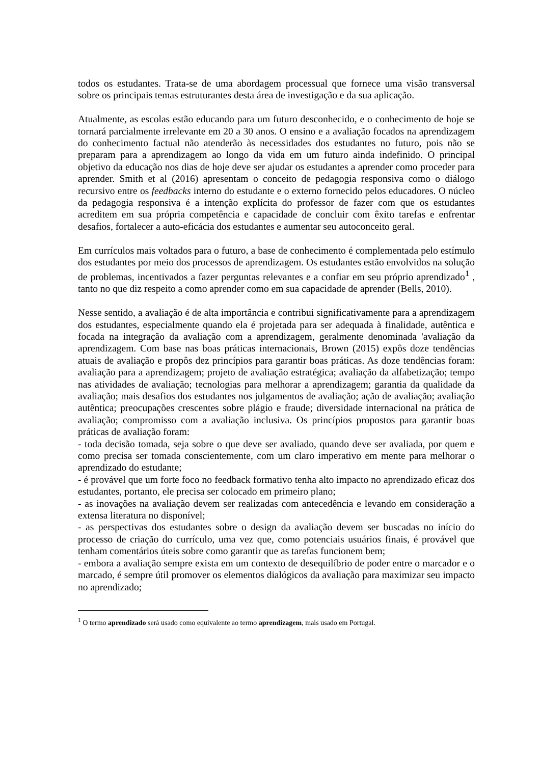todos os estudantes. Trata-se de uma abordagem processual que fornece uma visão transversal sobre os principais temas estruturantes desta área de investigação e da sua aplicação.
Atualmente, as escolas estão educando para um futuro desconhecido, e o conhecimento de hoje se tornará parcialmente irrelevante em 20 a 30 anos. O ensino e a avaliação focados na aprendizagem do conhecimento factual não atenderão às necessidades dos estudantes no futuro, pois não se preparam para a aprendizagem ao longo da vida em um futuro ainda indefinido. O principal objetivo da educação nos dias de hoje deve ser ajudar os estudantes a aprender como proceder para aprender. Smith et al (2016) apresentam o conceito de pedagogia responsiva como o diálogo recursivo entre os feedbacks interno do estudante e o externo fornecido pelos educadores. O núcleo da pedagogia responsiva é a intenção explícita do professor de fazer com que os estudantes acreditem em sua própria competência e capacidade de concluir com êxito tarefas e enfrentar desafios, fortalecer a auto-eficácia dos estudantes e aumentar seu autoconceito geral.
Em currículos mais voltados para o futuro, a base de conhecimento é complementada pelo estímulo dos estudantes por meio dos processos de aprendizagem. Os estudantes estão envolvidos na solução de problemas, incentivados a fazer perguntas relevantes e a confiar em seu próprio aprendizado<sup>1</sup> , tanto no que diz respeito a como aprender como em sua capacidade de aprender (Bells, 2010).
Nesse sentido, a avaliação é de alta importância e contribui significativamente para a aprendizagem dos estudantes, especialmente quando ela é projetada para ser adequada à finalidade, autêntica e focada na integração da avaliação com a aprendizagem, geralmente denominada 'avaliação da aprendizagem. Com base nas boas práticas internacionais, Brown (2015) expôs doze tendências atuais de avaliação e propôs dez princípios para garantir boas práticas. As doze tendências foram: avaliação para a aprendizagem; projeto de avaliação estratégica; avaliação da alfabetização; tempo nas atividades de avaliação; tecnologias para melhorar a aprendizagem; garantia da qualidade da avaliação; mais desafios dos estudantes nos julgamentos de avaliação; ação de avaliação; avaliação autêntica; preocupações crescentes sobre plágio e fraude; diversidade internacional na prática de avaliação; compromisso com a avaliação inclusiva. Os princípios propostos para garantir boas práticas de avaliação foram:
- toda decisão tomada, seja sobre o que deve ser avaliado, quando deve ser avaliada, por quem e como precisa ser tomada conscientemente, com um claro imperativo em mente para melhorar o aprendizado do estudante;
- é provável que um forte foco no feedback formativo tenha alto impacto no aprendizado eficaz dos estudantes, portanto, ele precisa ser colocado em primeiro plano;
- as inovações na avaliação devem ser realizadas com antecedência e levando em consideração a extensa literatura no disponível;
- as perspectivas dos estudantes sobre o design da avaliação devem ser buscadas no início do processo de criação do currículo, uma vez que, como potenciais usuários finais, é provável que tenham comentários úteis sobre como garantir que as tarefas funcionem bem;
- embora a avaliação sempre exista em um contexto de desequilíbrio de poder entre o marcador e o marcado, é sempre útil promover os elementos dialógicos da avaliação para maximizar seu impacto no aprendizado;
<sup>1</sup> O termo aprendizado será usado como equivalente ao termo aprendizagem, mais usado em Portugal.